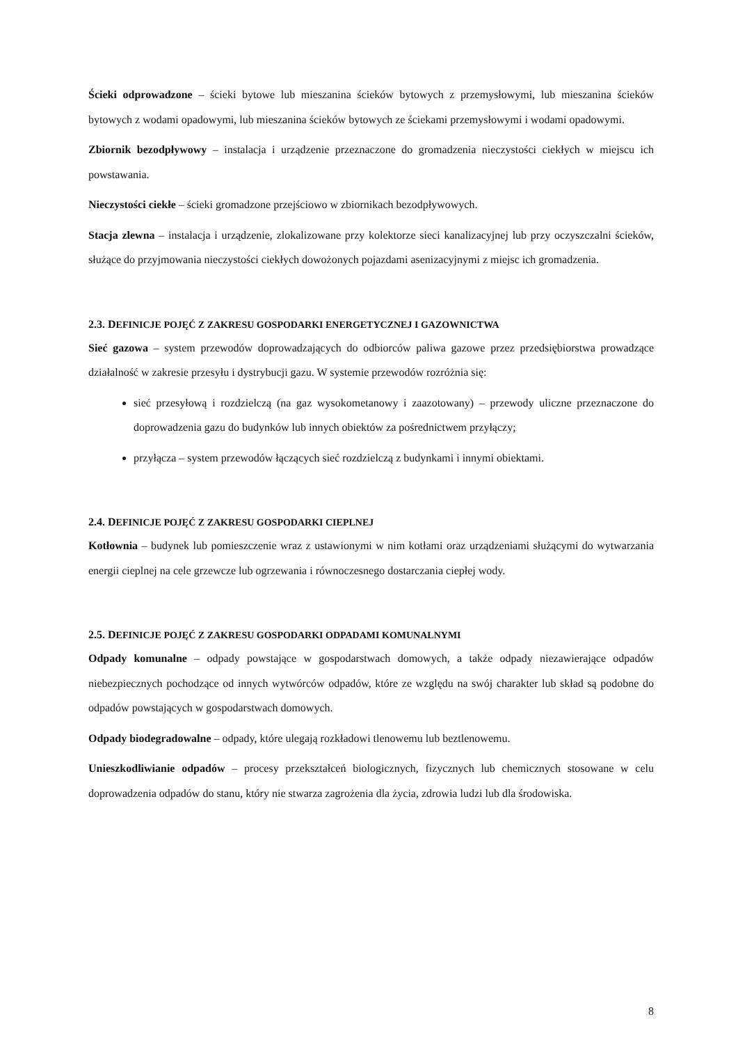Ścieki odprowadzone – ścieki bytowe lub mieszanina ścieków bytowych z przemysłowymi, lub mieszanina ścieków bytowych z wodami opadowymi, lub mieszanina ścieków bytowych ze ściekami przemysłowymi i wodami opadowymi.
Zbiornik bezodpływowy – instalacja i urządzenie przeznaczone do gromadzenia nieczystości ciekłych w miejscu ich powstawania.
Nieczystości ciekłe – ścieki gromadzone przejściowo w zbiornikach bezodpływowych.
Stacja zlewna – instalacja i urządzenie, zlokalizowane przy kolektorze sieci kanalizacyjnej lub przy oczyszczalni ścieków, służące do przyjmowania nieczystości ciekłych dowożonych pojazdami asenizacyjnymi z miejsc ich gromadzenia.
2.3. DEFINICJE POJĘĆ Z ZAKRESU GOSPODARKI ENERGETYCZNEJ I GAZOWNICTWA
Sieć gazowa – system przewodów doprowadzających do odbiorców paliwa gazowe przez przedsiębiorstwa prowadzące działalność w zakresie przesyłu i dystrybucji gazu. W systemie przewodów rozróżnia się:
sieć przesyłową i rozdzielczą (na gaz wysokometanowy i zaazotowany) – przewody uliczne przeznaczone do doprowadzenia gazu do budynków lub innych obiektów za pośrednictwem przyłączy;
przyłącza – system przewodów łączących sieć rozdzielczą z budynkami i innymi obiektami.
2.4. DEFINICJE POJĘĆ Z ZAKRESU GOSPODARKI CIEPLNEJ
Kotłownia – budynek lub pomieszczenie wraz z ustawionymi w nim kotłami oraz urządzeniami służącymi do wytwarzania energii cieplnej na cele grzewcze lub ogrzewania i równoczesnego dostarczania ciepłej wody.
2.5. DEFINICJE POJĘĆ Z ZAKRESU GOSPODARKI ODPADAMI KOMUNALNYMI
Odpady komunalne – odpady powstające w gospodarstwach domowych, a także odpady niezawierające odpadów niebezpiecznych pochodzące od innych wytwórców odpadów, które ze względu na swój charakter lub skład są podobne do odpadów powstających w gospodarstwach domowych.
Odpady biodegradowalne – odpady, które ulegają rozkładowi tlenowemu lub beztlenowemu.
Unieszkodliwianie odpadów – procesy przekształceń biologicznych, fizycznych lub chemicznych stosowane w celu doprowadzenia odpadów do stanu, który nie stwarza zagrożenia dla życia, zdrowia ludzi lub dla środowiska.
8